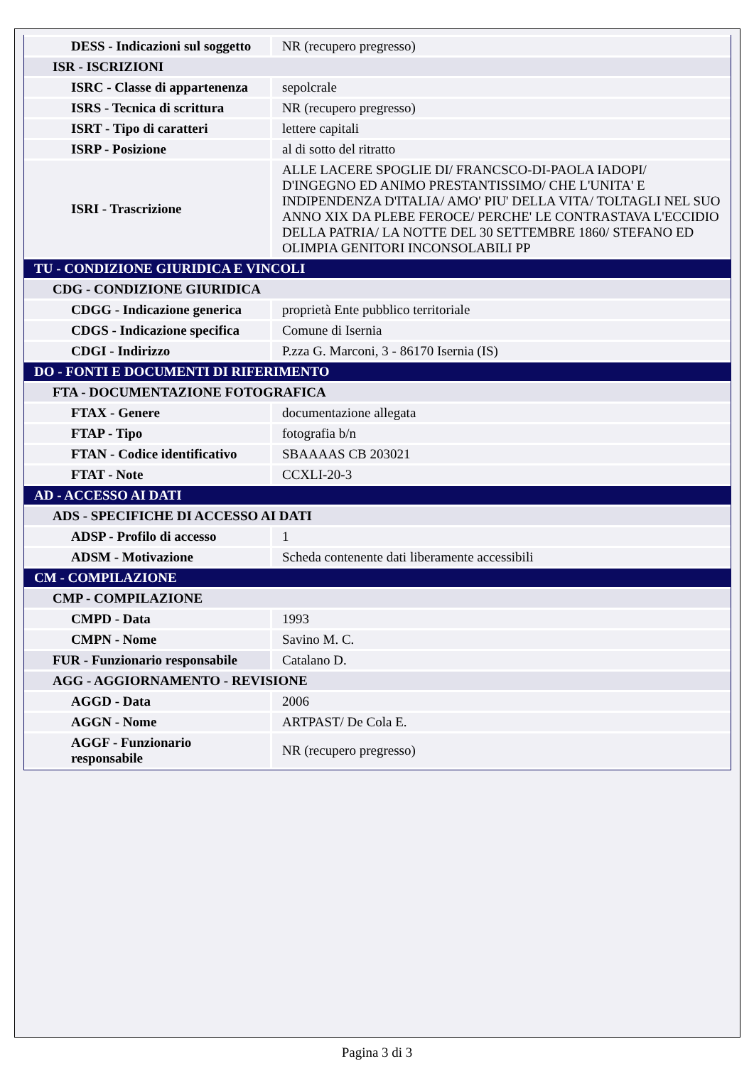| DESS - Indicazioni sul soggetto | NR (recupero pregresso) |
| ISR - ISCRIZIONI | |
| ISRC - Classe di appartenenza | sepolcrale |
| ISRS - Tecnica di scrittura | NR (recupero pregresso) |
| ISRT - Tipo di caratteri | lettere capitali |
| ISRP - Posizione | al di sotto del ritratto |
| ISRI - Trascrizione | ALLE LACERE SPOGLIE DI/ FRANCSCO-DI-PAOLA IADOPI/ D'INGEGNO ED ANIMO PRESTANTISSIMO/ CHE L'UNITA' E INDIPENDENZA D'ITALIA/ AMO' PIU' DELLA VITA/ TOLTAGLI NEL SUO ANNO XIX DA PLEBE FEROCE/ PERCHE' LE CONTRASTAVA L'ECCIDIO DELLA PATRIA/ LA NOTTE DEL 30 SETTEMBRE 1860/ STEFANO ED OLIMPIA GENITORI INCONSOLABILI PP |
| TU - CONDIZIONE GIURIDICA E VINCOLI | |
| CDG - CONDIZIONE GIURIDICA | |
| CDGG - Indicazione generica | proprietà Ente pubblico territoriale |
| CDGS - Indicazione specifica | Comune di Isernia |
| CDGI - Indirizzo | P.zza G. Marconi, 3 - 86170 Isernia (IS) |
| DO - FONTI E DOCUMENTI DI RIFERIMENTO | |
| FTA - DOCUMENTAZIONE FOTOGRAFICA | |
| FTAX - Genere | documentazione allegata |
| FTAP - Tipo | fotografia b/n |
| FTAN - Codice identificativo | SBAAAAS CB 203021 |
| FTAT - Note | CCXLI-20-3 |
| AD - ACCESSO AI DATI | |
| ADS - SPECIFICHE DI ACCESSO AI DATI | |
| ADSP - Profilo di accesso | 1 |
| ADSM - Motivazione | Scheda contenente dati liberamente accessibili |
| CM - COMPILAZIONE | |
| CMP - COMPILAZIONE | |
| CMPD - Data | 1993 |
| CMPN - Nome | Savino M. C. |
| FUR - Funzionario responsabile | Catalano D. |
| AGG - AGGIORNAMENTO - REVISIONE | |
| AGGD - Data | 2006 |
| AGGN - Nome | ARTPAST/ De Cola E. |
| AGGF - Funzionario responsabile | NR (recupero pregresso) |
Pagina 3 di 3